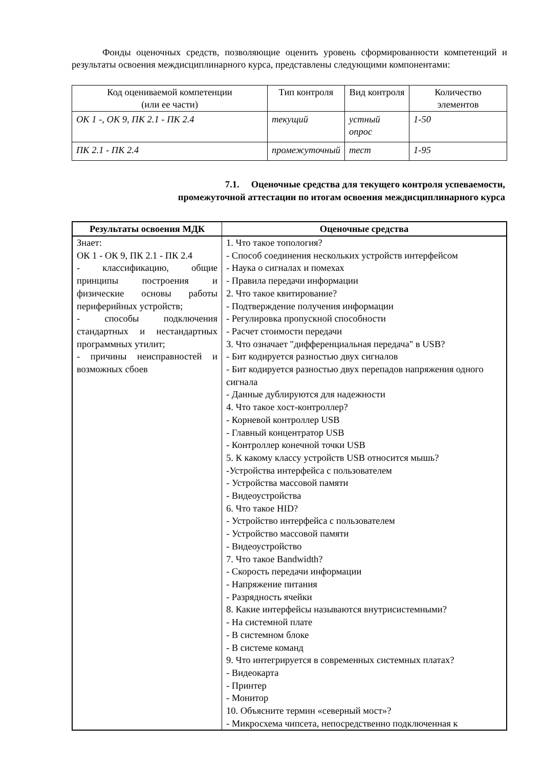Фонды оценочных средств, позволяющие оценить уровень сформированности компетенций и результаты освоения междисциплинарного курса, представлены следующими компонентами:
| Код оцениваемой компетенции (или ее части) | Тип контроля | Вид контроля | Количество элементов |
| --- | --- | --- | --- |
| ОК 1 -, ОК 9, ПК 2.1 - ПК 2.4 | текущий | устный опрос | 1-50 |
| ПК 2.1 - ПК 2.4 | промежуточный | тест | 1-95 |
7.1. Оценочные средства для текущего контроля успеваемости,
промежуточной аттестации по итогам освоения междисциплинарного курса
| Результаты освоения МДК | Оценочные средства |
| --- | --- |
| Знает: ОК 1 - ОК 9, ПК 2.1 - ПК 2.4 - классификацию, общие принципы построения и физические основы работы периферийных устройств; - способы подключения стандартных и нестандартных программных утилит; - причины неисправностей и возможных сбоев | 1. Что такое топология? - Способ соединения нескольких устройств интерфейсом - Наука о сигналах и помехах - Правила передачи информации 2. Что такое квитирование? - Подтверждение получения информации - Регулировка пропускной способности - Расчет стоимости передачи 3. Что означает "дифференциальная передача" в USB? - Бит кодируется разностью двух сигналов - Бит кодируется разностью двух перепадов напряжения одного сигнала - Данные дублируются для надежности 4. Что такое хост-контроллер? - Корневой контроллер USB - Главный концентратор USB - Контроллер конечной точки USB 5. К какому классу устройств USB относится мышь? -Устройства интерфейса с пользователем - Устройства массовой памяти - Видеоустройства 6. Что такое HID? - Устройство интерфейса с пользователем - Устройство массовой памяти - Видеоустройство 7. Что такое Bandwidth? - Скорость передачи информации - Напряжение питания - Разрядность ячейки 8. Какие интерфейсы называются внутрисистемными? - На системной плате - В системном блоке - В системе команд 9. Что интегрируется в современных системных платах? - Видеокарта - Принтер - Монитор 10. Объясните термин «северный мост»? - Микросхема чипсета, непосредственно подключенная к |